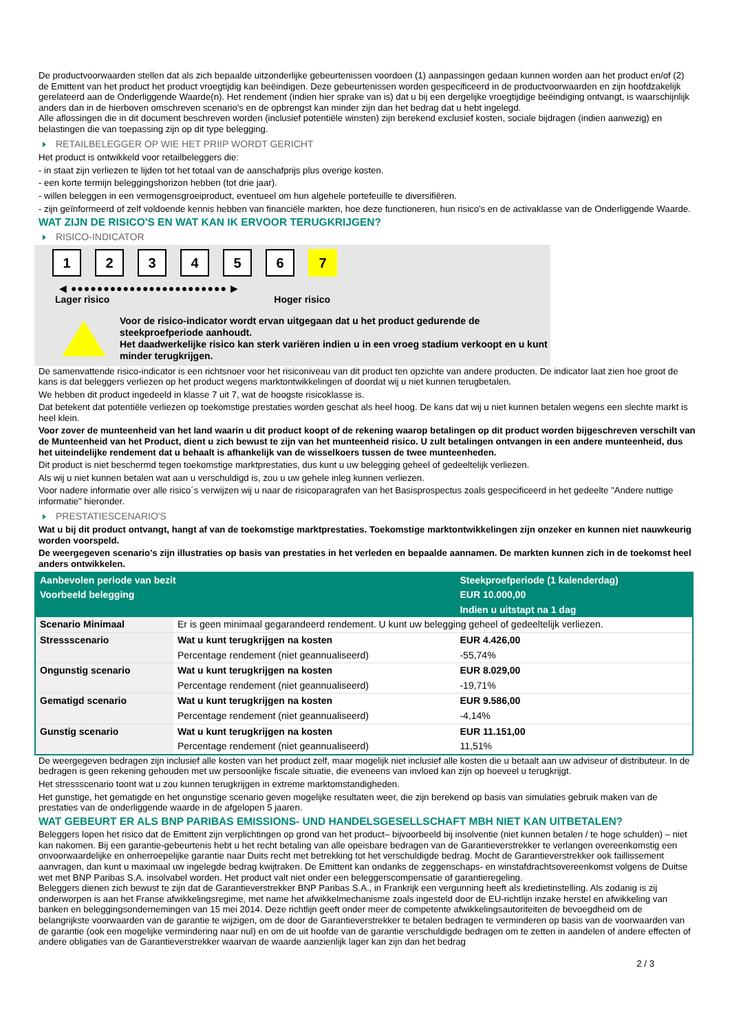De productvoorwaarden stellen dat als zich bepaalde uitzonderlijke gebeurtenissen voordoen (1) aanpassingen gedaan kunnen worden aan het product en/of (2) de Emittent van het product het product vroegtijdig kan beëindigen. Deze gebeurtenissen worden gespecificeerd in de productvoorwaarden en zijn hoofdzakelijk gerelateerd aan de Onderliggende Waarde(n). Het rendement (indien hier sprake van is) dat u bij een dergelijke vroegtijdige beëindiging ontvangt, is waarschijnlijk anders dan in de hierboven omschreven scenario's en de opbrengst kan minder zijn dan het bedrag dat u hebt ingelegd.
Alle aflossingen die in dit document beschreven worden (inclusief potentiële winsten) zijn berekend exclusief kosten, sociale bijdragen (indien aanwezig) en belastingen die van toepassing zijn op dit type belegging.
RETAILBELEGGER OP WIE HET PRIIP WORDT GERICHT
Het product is ontwikkeld voor retailbeleggers die:
- in staat zijn verliezen te lijden tot het totaal van de aanschafprijs plus overige kosten.
- een korte termijn beleggingshorizon hebben (tot drie jaar).
- willen beleggen in een vermogensgroeiproduct, eventueel om hun algehele portefeuille te diversifiëren.
- zijn geïnformeerd of zelf voldoende kennis hebben van financiële markten, hoe deze functioneren, hun risico's en de activaklasse van de Onderliggende Waarde.
WAT ZIJN DE RISICO'S EN WAT KAN IK ERVOOR TERUGKRIJGEN?
RISICO-INDICATOR
1 2 3 4 5 6 7
◀ ●●●●●●●●●●●●●●●●●●●●●●●● ▶
Lager risico Hoger risico
Voor de risico-indicator wordt ervan uitgegaan dat u het product gedurende de steekproefperiode aanhoudt.
Het daadwerkelijke risico kan sterk variëren indien u in een vroeg stadium verkoopt en u kunt minder terugkrijgen.
De samenvattende risico-indicator is een richtsnoer voor het risiconiveau van dit product ten opzichte van andere producten. De indicator laat zien hoe groot de kans is dat beleggers verliezen op het product wegens marktontwikkelingen of doordat wij u niet kunnen terugbetalen.
We hebben dit product ingedeeld in klasse 7 uit 7, wat de hoogste risicoklasse is.
Dat betekent dat potentiële verliezen op toekomstige prestaties worden geschat als heel hoog. De kans dat wij u niet kunnen betalen wegens een slechte markt is heel klein.
Voor zover de munteenheid van het land waarin u dit product koopt of de rekening waarop betalingen op dit product worden bijgeschreven verschilt van de Munteenheid van het Product, dient u zich bewust te zijn van het munteenheid risico. U zult betalingen ontvangen in een andere munteenheid, dus het uiteindelijke rendement dat u behaalt is afhankelijk van de wisselkoers tussen de twee munteenheden.
Dit product is niet beschermd tegen toekomstige marktprestaties, dus kunt u uw belegging geheel of gedeeltelijk verliezen.
Als wij u niet kunnen betalen wat aan u verschuldigd is, zou u uw gehele inleg kunnen verliezen.
Voor nadere informatie over alle risico´s verwijzen wij u naar de risicoparagrafen van het Basisprospectus zoals gespecificeerd in het gedeelte "Andere nuttige informatie" hieronder.
PRESTATIESCENARIO'S
Wat u bij dit product ontvangt, hangt af van de toekomstige marktprestaties. Toekomstige marktontwikkelingen zijn onzeker en kunnen niet nauwkeurig worden voorspeld.
De weergegeven scenario’s zijn illustraties op basis van prestaties in het verleden en bepaalde aannamen. De markten kunnen zich in de toekomst heel anders ontwikkelen.
| Aanbevolen periode van bezit | | Steekproefperiode (1 kalenderdag) |
| --- | --- | --- |
| Voorbeeld belegging | | EUR 10.000,00 |
| | | Indien u uitstapt na 1 dag |
| Scenario Minimaal | Er is geen minimaal gegarandeerd rendement. U kunt uw belegging geheel of gedeeltelijk verliezen. | |
| Stressscenario | Wat u kunt terugkrijgen na kosten | EUR 4.426,00 |
| | Percentage rendement (niet geannualiseerd) | -55,74% |
| Ongunstig scenario | Wat u kunt terugkrijgen na kosten | EUR 8.029,00 |
| | Percentage rendement (niet geannualiseerd) | -19,71% |
| Gematigd scenario | Wat u kunt terugkrijgen na kosten | EUR 9.586,00 |
| | Percentage rendement (niet geannualiseerd) | -4,14% |
| Gunstig scenario | Wat u kunt terugkrijgen na kosten | EUR 11.151,00 |
| | Percentage rendement (niet geannualiseerd) | 11,51% |
De weergegeven bedragen zijn inclusief alle kosten van het product zelf, maar mogelijk niet inclusief alle kosten die u betaalt aan uw adviseur of distributeur. In de bedragen is geen rekening gehouden met uw persoonlijke fiscale situatie, die eveneens van invloed kan zijn op hoeveel u terugkrijgt.
Het stressscenario toont wat u zou kunnen terugkrijgen in extreme marktomstandigheden.
Het gunstige, het gematigde en het ongunstige scenario geven mogelijke resultaten weer, die zijn berekend op basis van simulaties gebruik maken van de prestaties van de onderliggende waarde in de afgelopen 5 jaaren.
WAT GEBEURT ER ALS BNP PARIBAS EMISSIONS- UND HANDELSGESELLSCHAFT MBH NIET KAN UITBETALEN?
Beleggers lopen het risico dat de Emittent zijn verplichtingen op grond van het product– bijvoorbeeld bij insolventie (niet kunnen betalen / te hoge schulden) – niet kan nakomen. Bij een garantie-gebeurtenis hebt u het recht betaling van alle opeisbare bedragen van de Garantieverstrekker te verlangen overeenkomstig een onvoorwaardelijke en onherroepelijke garantie naar Duits recht met betrekking tot het verschuldigde bedrag. Mocht de Garantieverstrekker ook faillissement aanvragen, dan kunt u maximaal uw ingelegde bedrag kwijtraken. De Emittent kan ondanks de zeggenschaps- en winstafdrachtsovereenkomst volgens de Duitse wet met BNP Paribas S.A. insolvabel worden. Het product valt niet onder een beleggerscompensatie of garantieregeling.
Beleggers dienen zich bewust te zijn dat de Garantieverstrekker BNP Paribas S.A., in Frankrijk een vergunning heeft als kredietinstelling. Als zodanig is zij onderworpen is aan het Franse afwikkelingsregime, met name het afwikkelmechanisme zoals ingesteld door de EU-richtlijn inzake herstel en afwikkeling van banken en beleggingsondernemingen van 15 mei 2014. Deze richtlijn geeft onder meer de competente afwikkelingsautoriteiten de bevoegdheid om de belangrijkste voorwaarden van de garantie te wijzigen, om de door de Garantieverstrekker te betalen bedragen te verminderen op basis van de voorwaarden van de garantie (ook een mogelijke vermindering naar nul) en om de uit hoofde van de garantie verschuldigde bedragen om te zetten in aandelen of andere effecten of andere obligaties van de Garantieverstrekker waarvan de waarde aanzienlijk lager kan zijn dan het bedrag
2 / 3